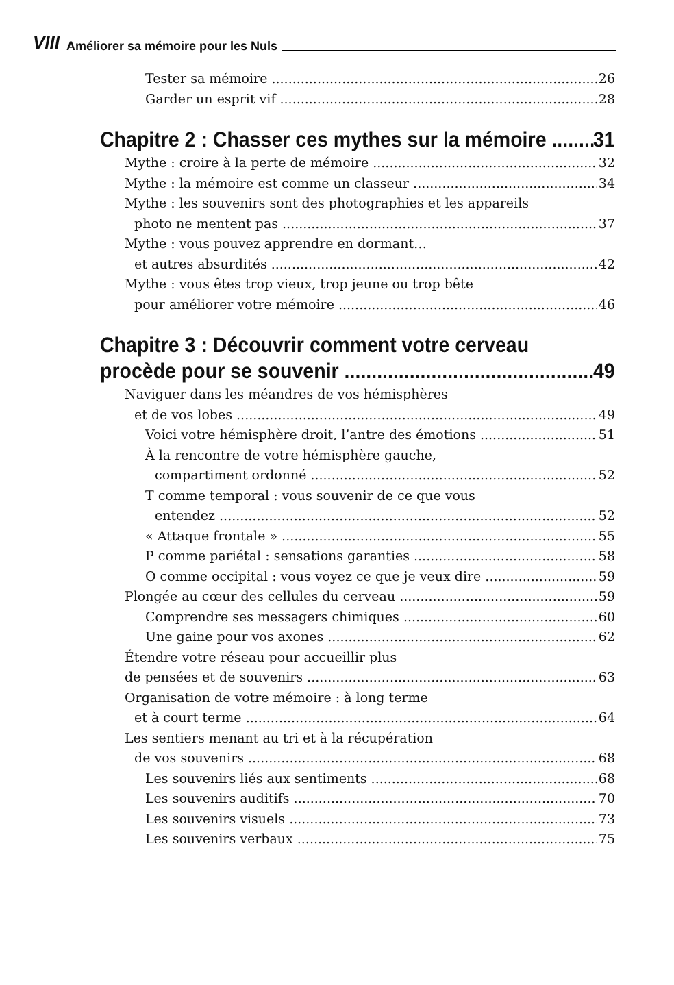VIII Améliorer sa mémoire pour les Nuls
Tester sa mémoire 26
Garder un esprit vif 28
Chapitre 2 : Chasser ces mythes sur la mémoire 31
Mythe : croire à la perte de mémoire 32
Mythe : la mémoire est comme un classeur 34
Mythe : les souvenirs sont des photographies et les appareils
photo ne mentent pas 37
Mythe : vous pouvez apprendre en dormant…
et autres absurdités 42
Mythe : vous êtes trop vieux, trop jeune ou trop bête
pour améliorer votre mémoire 46
Chapitre 3 : Découvrir comment votre cerveau
procède pour se souvenir 49
Naviguer dans les méandres de vos hémisphères
et de vos lobes 49
Voici votre hémisphère droit, l’antre des émotions 51
À la rencontre de votre hémisphère gauche,
compartiment ordonné 52
T comme temporal : vous souvenir de ce que vous
entendez 52
« Attaque frontale » 55
P comme pariétal : sensations garanties 58
O comme occipital : vous voyez ce que je veux dire 59
Plongée au cœur des cellules du cerveau 59
Comprendre ses messagers chimiques 60
Une gaine pour vos axones 62
Étendre votre réseau pour accueillir plus
de pensées et de souvenirs 63
Organisation de votre mémoire : à long terme
et à court terme 64
Les sentiers menant au tri et à la récupération
de vos souvenirs 68
Les souvenirs liés aux sentiments 68
Les souvenirs auditifs 70
Les souvenirs visuels 73
Les souvenirs verbaux 75